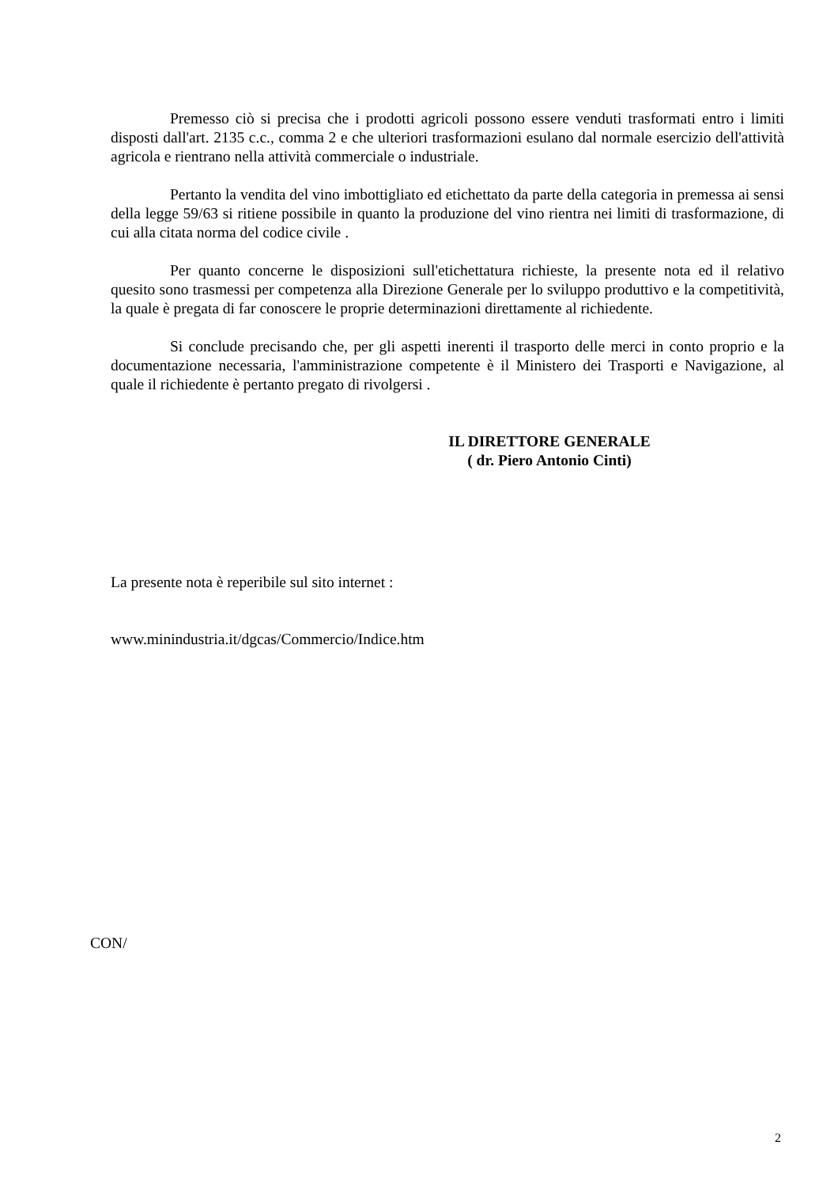Premesso ciò si precisa che i prodotti agricoli possono essere venduti trasformati entro i limiti disposti dall'art. 2135 c.c., comma 2 e che ulteriori trasformazioni esulano dal normale esercizio dell'attività agricola e rientrano nella attività commerciale o industriale.
Pertanto la vendita del vino imbottigliato ed etichettato da parte della categoria in premessa ai sensi della legge 59/63 si ritiene possibile in quanto la produzione del vino rientra nei limiti di trasformazione, di cui alla citata norma del codice civile .
Per quanto concerne le disposizioni sull'etichettatura richieste, la presente nota ed il relativo quesito sono trasmessi per competenza alla Direzione Generale per lo sviluppo produttivo e la competitività, la quale è pregata di far conoscere le proprie determinazioni direttamente al richiedente.
Si conclude precisando che, per gli aspetti inerenti il trasporto delle merci in conto proprio e la documentazione necessaria, l'amministrazione competente è il Ministero dei Trasporti e Navigazione, al quale il richiedente è pertanto pregato di rivolgersi .
IL DIRETTORE GENERALE
( dr. Piero Antonio Cinti)
La presente nota è reperibile sul sito internet :
www.minindustria.it/dgcas/Commercio/Indice.htm
CON/
2